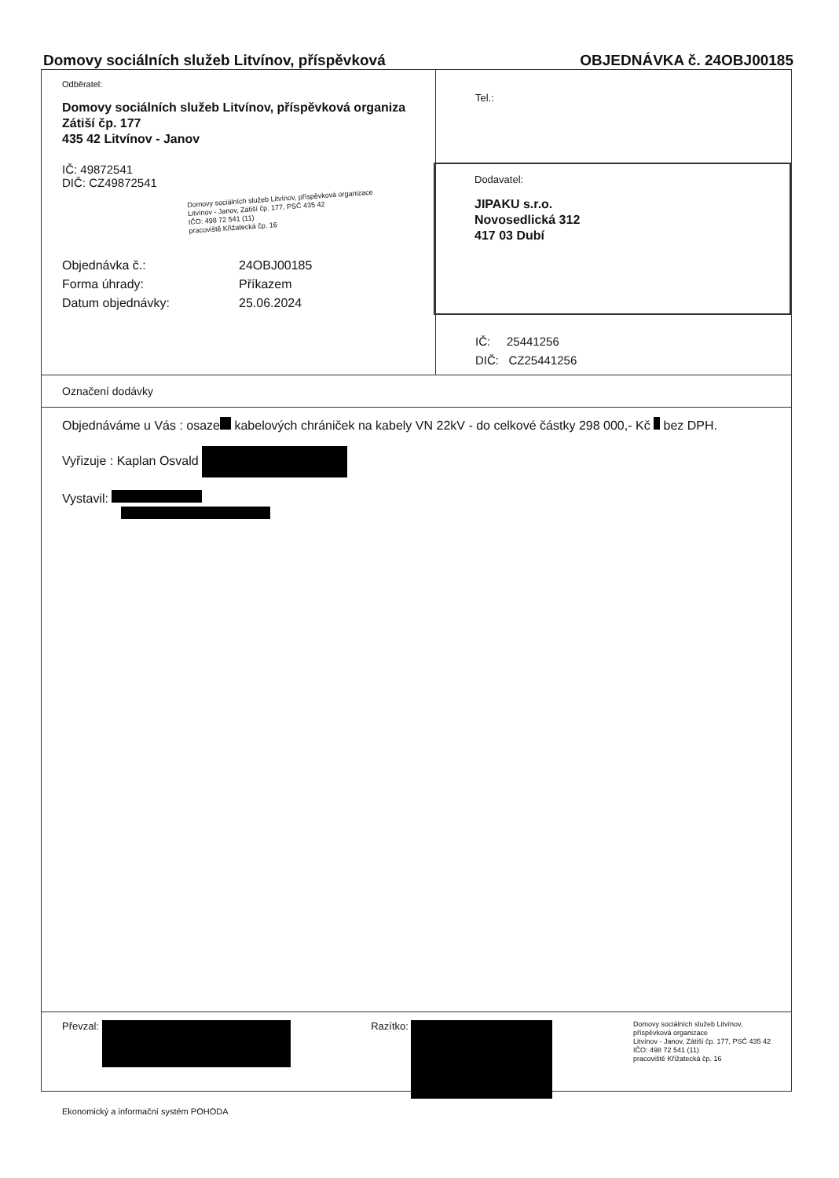Domovy sociálních služeb Litvínov, příspěvková OBJEDNÁVKA č. 24OBJ00185
Odběratel:
Domovy sociálních služeb Litvínov, příspěvková organiza
Zátiší čp. 177
435 42 Litvínov - Janov
IČ: 49872541
DIČ: CZ49872541
Domovy sociálních služeb Litvínov, příspěvková organizace
Litvínov - Janov, Zátiší čp. 177, PSČ 435 42
IČO: 498 72 541 (11)
pracoviště Křižatecká čp. 16
Objednávka č.: 24OBJ00185 Forma úhrady: Příkazem Datum objednávky: 25.06.2024
Tel.:
Dodavatel:
JIPAKU s.r.o.
Novosedlická 312
417 03 Dubí
IČ: 25441256
DIČ: CZ25441256
Označení dodávky
Objednáváme u Vás : osaze kabelových chrániček na kabely VN 22kV - do celkové částky 298 000,- Kč bez DPH.
Vyřizuje : Kaplan Osvald
Vystavil:
Převzal: Razítko: Domovy sociálních služeb Litvínov,
příspěvková organizace
Litvínov - Janov, Zátiší čp. 177, PSČ 435 42
IČO: 498 72 541 (11)
pracoviště Křižatecká čp. 16
Ekonomický a informační systém POHODA